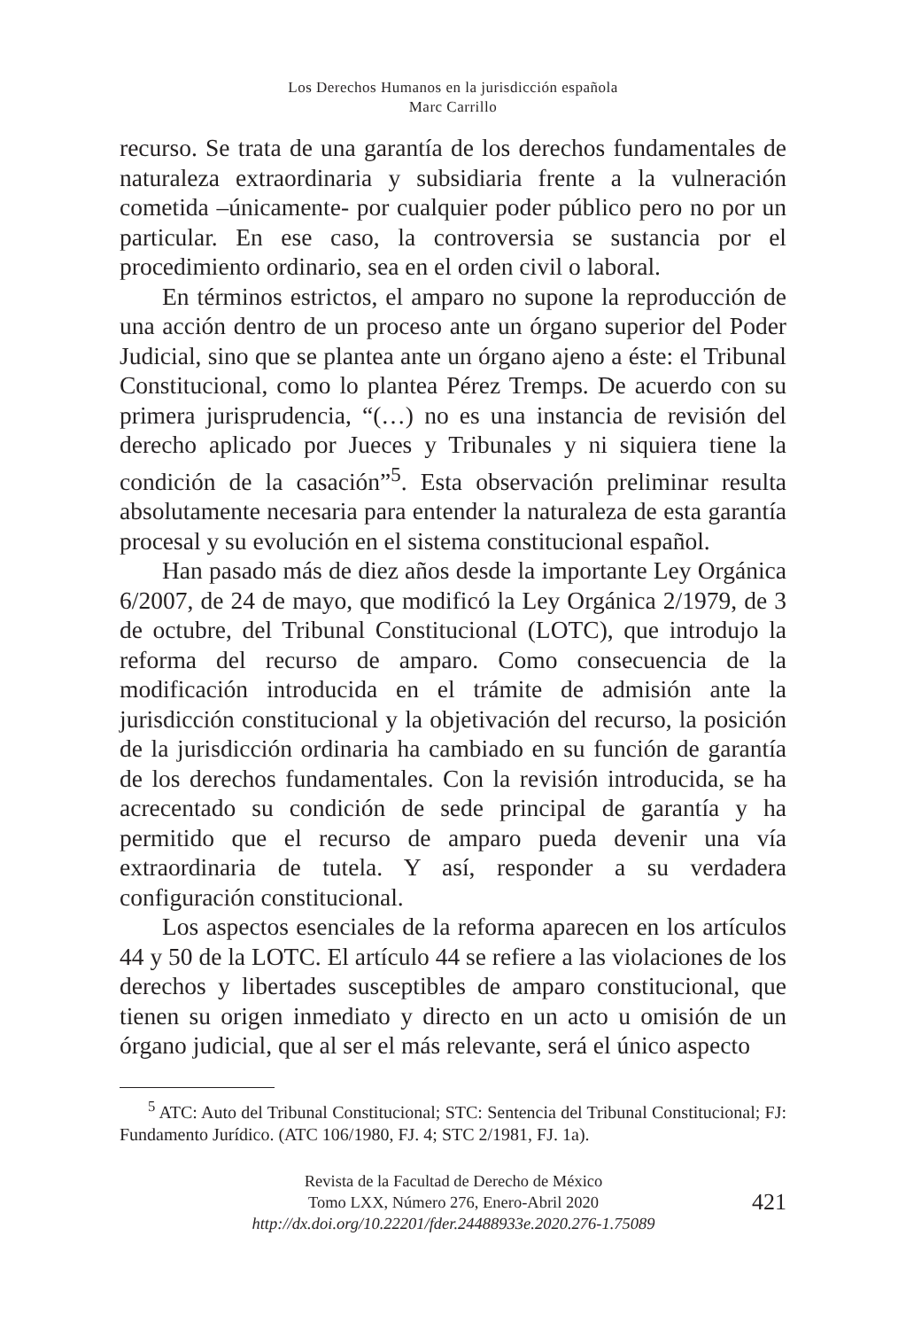Los Derechos Humanos en la jurisdicción española
Marc Carrillo
recurso. Se trata de una garantía de los derechos fundamentales de naturaleza extraordinaria y subsidiaria frente a la vulneración cometida –únicamente- por cualquier poder público pero no por un particular. En ese caso, la controversia se sustancia por el procedimiento ordinario, sea en el orden civil o laboral.
En términos estrictos, el amparo no supone la reproducción de una acción dentro de un proceso ante un órgano superior del Poder Judicial, sino que se plantea ante un órgano ajeno a éste: el Tribunal Constitucional, como lo plantea Pérez Tremps. De acuerdo con su primera jurisprudencia, “(…) no es una instancia de revisión del derecho aplicado por Jueces y Tribunales y ni siquiera tiene la condición de la casación”<sup>5</sup>. Esta observación preliminar resulta absolutamente necesaria para entender la naturaleza de esta garantía procesal y su evolución en el sistema constitucional español.
Han pasado más de diez años desde la importante Ley Orgánica 6/2007, de 24 de mayo, que modificó la Ley Orgánica 2/1979, de 3 de octubre, del Tribunal Constitucional (LOTC), que introdujo la reforma del recurso de amparo. Como consecuencia de la modificación introducida en el trámite de admisión ante la jurisdicción constitucional y la objetivación del recurso, la posición de la jurisdicción ordinaria ha cambiado en su función de garantía de los derechos fundamentales. Con la revisión introducida, se ha acrecentado su condición de sede principal de garantía y ha permitido que el recurso de amparo pueda devenir una vía extraordinaria de tutela. Y así, responder a su verdadera configuración constitucional.
Los aspectos esenciales de la reforma aparecen en los artículos 44 y 50 de la LOTC. El artículo 44 se refiere a las violaciones de los derechos y libertades susceptibles de amparo constitucional, que tienen su origen inmediato y directo en un acto u omisión de un órgano judicial, que al ser el más relevante, será el único aspecto
<sup>5</sup> ATC: Auto del Tribunal Constitucional; STC: Sentencia del Tribunal Constitucional; FJ: Fundamento Jurídico. (ATC 106/1980, FJ. 4; STC 2/1981, FJ. 1a).
Revista de la Facultad de Derecho de México
Tomo LXX, Número 276, Enero-Abril 2020
http://dx.doi.org/10.22201/fder.24488933e.2020.276-1.75089
421